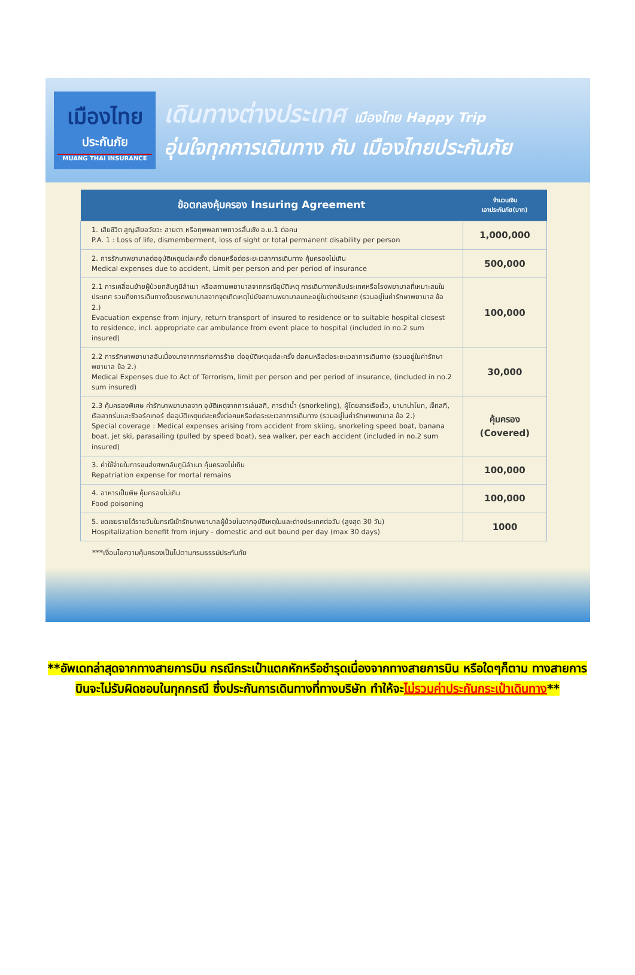เมืองไทย
ประกันภัย
MUANG THAI INSURANCE
เดินทางต่างประเทศ เมืองไทย Happy Trip
อุ่นใจทุกการเดินทาง กับ เมืองไทยประกันภัย
| ข้อตกลงคุ้มครอง Insuring Agreement | จำนวนเงิน เอาประกันภัย(บาท) |
| --- | --- |
| 1. เสียชีวิต สูญเสียอวัยวะ สายตา หรือทุพพลภาพถาวรสิ้นเชิง อ.บ.1 ต่อคน P.A. 1 : Loss of life, dismemberment, loss of sight or total permanent disability per person | 1,000,000 |
| 2. การรักษาพยาบาลต่ออุบัติเหตุแต่ละครั้ง ต่อคนหรือต่อระยะเวลาการเดินทาง คุ้มครองไม่เกิน Medical expenses due to accident, Limit per person and per period of insurance | 500,000 |
| 2.1 การเคลื่อนย้ายผู้ป่วยกลับภูมิลำเนา หรือสถานพยาบาลจากกรณีอุบัติเหตุ การเดินทางกลับประเทศหรือโรงพยาบาลที่เหมาะสมในประเทศ รวมถึงการเดินทางด้วยรถพยาบาลจากจุดเกิดเหตุไปยังสถานพยาบาลขณะอยู่ในต่างประเทศ (รวมอยู่ในค่ารักษาพยาบาล ข้อ 2.) Evacuation expense from injury, return transport of insured to residence or to suitable hospital closest to residence, incl. appropriate car ambulance from event place to hospital (included in no.2 sum insured) | 100,000 |
| 2.2 การรักษาพยาบาลอันเนื่องมาจากการก่อการร้าย ต่ออุบัติเหตุแต่ละครั้ง ต่อคนหรือต่อระยะเวลาการเดินทาง (รวมอยู่ในค่ารักษาพยาบาล ข้อ 2.) Medical Expenses due to Act of Terrorism, limit per person and per period of insurance, (included in no.2 sum insured) | 30,000 |
| 2.3 คุ้มครองพิเศษ ค่ารักษาพยาบาลจาก อุบัติเหตุจากการเล่นสกี, การดำน้ำ (snorkeling), ผู้โดยสารเรือเร็ว, บานาน่าโบท, เจ็ทสกี, เรือลากร่มและซีวอร์คเกอร์ ต่ออุบัติเหตุแต่ละครั้งต่อคนหรือต่อระยะเวลาการเดินทาง (รวมอยู่ในค่ารักษาพยาบาล ข้อ 2.) Special coverage : Medical expenses arising from accident from skiing, snorkeling speed boat, banana boat, jet ski, parasailing (pulled by speed boat), sea walker, per each accident (included in no.2 sum insured) | คุ้มครอง (Covered) |
| 3. ค่าใช้จ่ายในการขนส่งศพกลับภูมิลำเนา คุ้มครองไม่เกิน Repatriation expense for mortal remains | 100,000 |
| 4. อาหารเป็นพิษ คุ้มครองไม่เกิน Food poisoning | 100,000 |
| 5. ชดเชยรายได้รายวันในกรณีเข้ารักษาพยาบาลผู้ป่วยในจากอุบัติเหตุในและต่างประเทศต่อวัน (สูงสุด 30 วัน) Hospitalization benefit from injury - domestic and out bound per day (max 30 days) | 1000 |
***เงื่อนไขความคุ้มครองเป็นไปตามกรมธรรม์ประกันภัย
**อัพเดทล่าสุดจากทางสายการบิน กรณีกระเป๋าแตกหักหรือชำรุดเนื่องจากทางสายการบิน หรือใดๆก็ตาม ทางสายการบินจะไม่รับผิดชอบในทุกกรณี ซึ่งประกันการเดินทางที่ทางบริษัท ทำให้จะไม่รวมค่าประกันกระเป๋าเดินทาง**